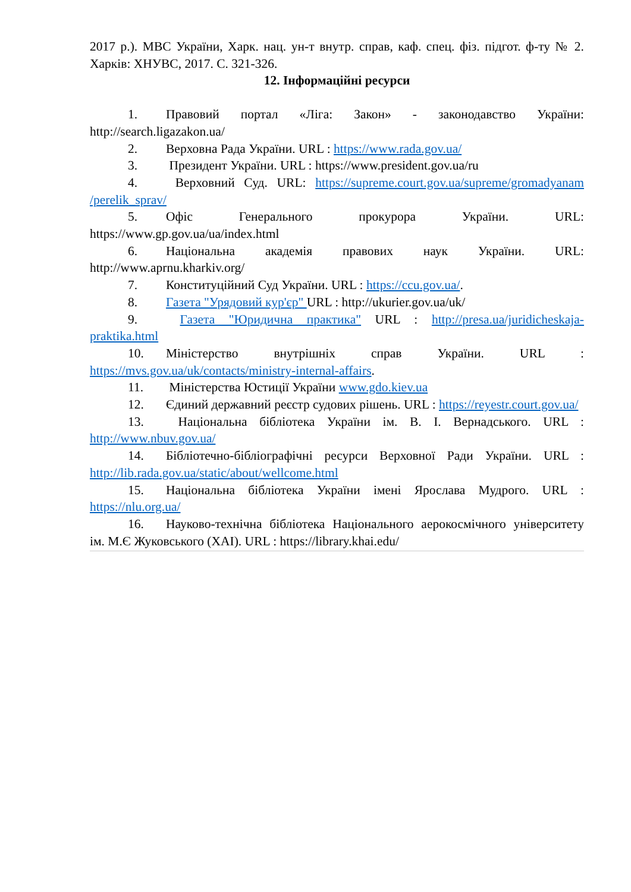2017 р.). МВС України, Харк. нац. ун-т внутр. справ, каф. спец. фіз. підгот. ф-ту № 2. Харків: ХНУВС, 2017. С. 321-326.
12. Інформаційні ресурси
1. Правовий портал «Ліга: Закон» - законодавство України: http://search.ligazakon.ua/
2. Верховна Рада України. URL : https://www.rada.gov.ua/
3. Президент України. URL : https://www.president.gov.ua/ru
4. Верховний Суд. URL: https://supreme.court.gov.ua/supreme/gromadyanam /perelik_sprav/
5. Офіс Генерального прокурора України. URL: https://www.gp.gov.ua/ua/index.html
6. Національна академія правових наук України. URL: http://www.aprnu.kharkiv.org/
7. Конституційний Суд України. URL : https://ccu.gov.ua/.
8. Газета "Урядовий кур'єр" URL : http://ukurier.gov.ua/uk/
9. Газета "Юридична практика" URL : http://presa.ua/juridicheskaja-praktika.html
10. Міністерство внутрішніх справ України. URL : https://mvs.gov.ua/uk/contacts/ministry-internal-affairs.
11. Міністерства Юстиції України www.gdo.kiev.ua
12. Єдиний державний реєстр судових рішень. URL : https://reyestr.court.gov.ua/
13. Національна бібліотека України ім. В. І. Вернадського. URL : http://www.nbuv.gov.ua/
14. Бібліотечно-бібліографічні ресурси Верховної Ради України. URL : http://lib.rada.gov.ua/static/about/wellcome.html
15. Національна бібліотека України імені Ярослава Мудрого. URL : https://nlu.org.ua/
16. Науково-технічна бібліотека Національного аерокосмічного університету ім. М.Є Жуковського (ХАІ). URL : https://library.khai.edu/